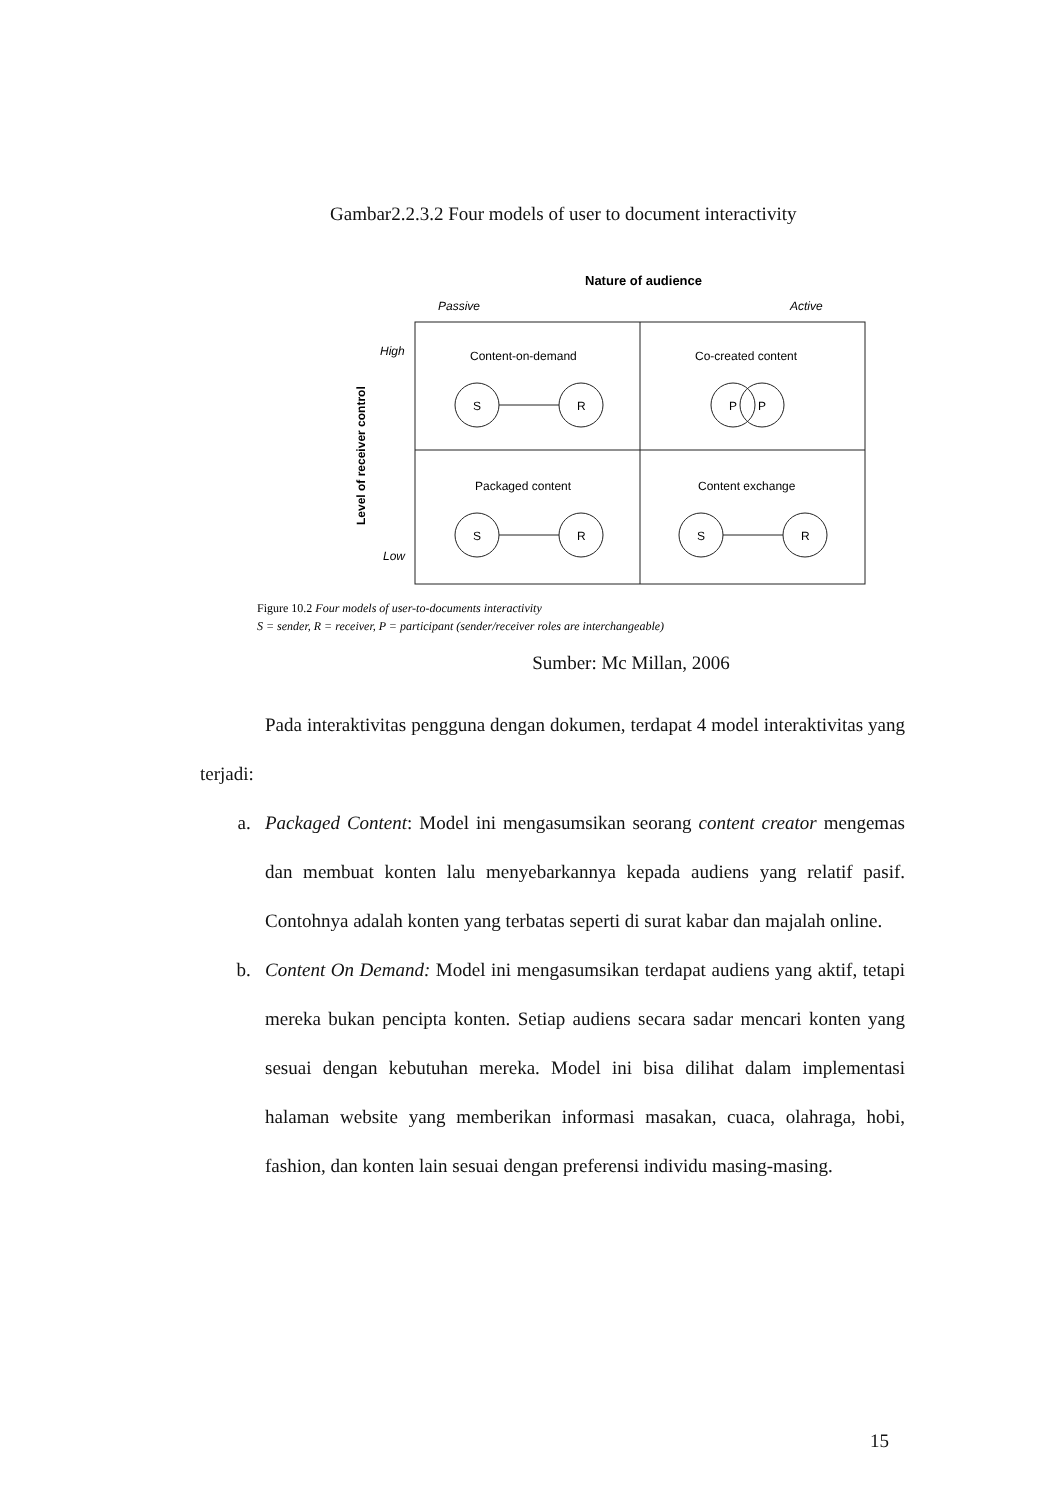Gambar2.2.3.2 Four models of user to document interactivity
Nature of audience
Passive
Active
High
Low
Level of receiver control
Content-on-demand
Co-created content
Packaged content
Content exchange
S
R
P
P
S
R
S
R
Figure 10.2 Four models of user-to-documents interactivity
S = sender, R = receiver, P = participant (sender/receiver roles are interchangeable)
Sumber: Mc Millan, 2006
Pada interaktivitas pengguna dengan dokumen, terdapat 4 model interaktivitas yang terjadi:
a. Packaged Content: Model ini mengasumsikan seorang content creator mengemas dan membuat konten lalu menyebarkannya kepada audiens yang relatif pasif. Contohnya adalah konten yang terbatas seperti di surat kabar dan majalah online.
b. Content On Demand: Model ini mengasumsikan terdapat audiens yang aktif, tetapi mereka bukan pencipta konten. Setiap audiens secara sadar mencari konten yang sesuai dengan kebutuhan mereka. Model ini bisa dilihat dalam implementasi halaman website yang memberikan informasi masakan, cuaca, olahraga, hobi, fashion, dan konten lain sesuai dengan preferensi individu masing-masing.
15